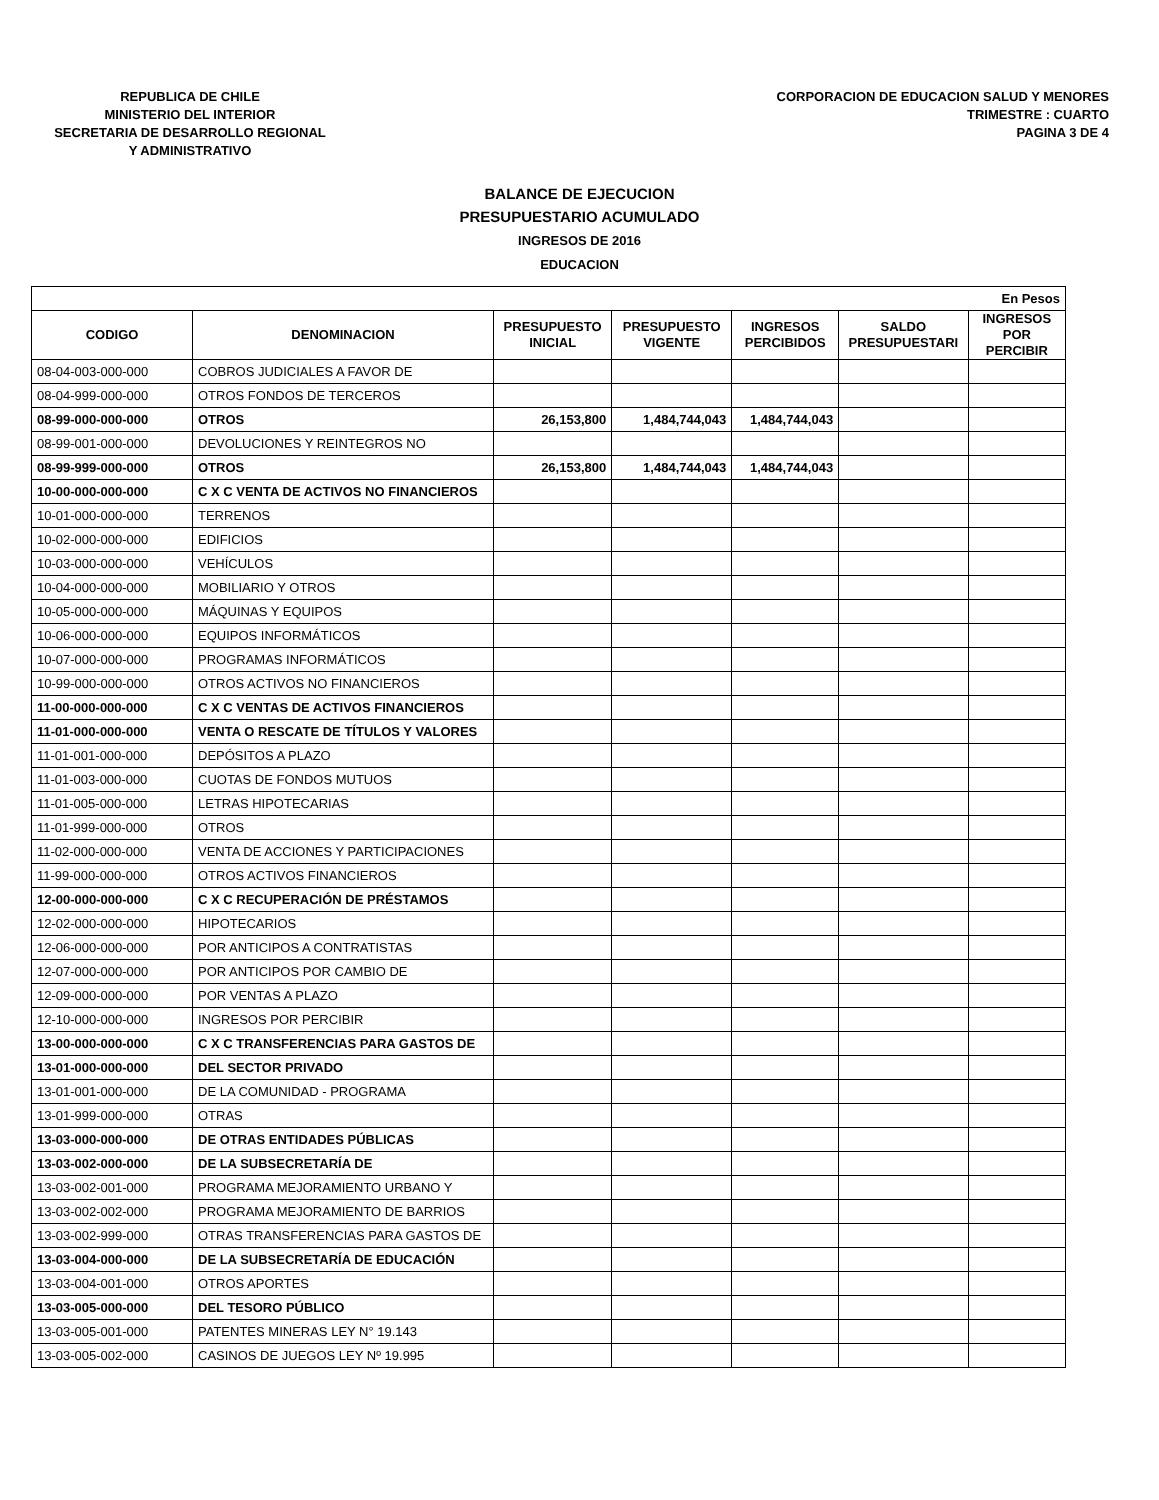REPUBLICA DE CHILE
MINISTERIO DEL INTERIOR
SECRETARIA DE DESARROLLO REGIONAL
Y ADMINISTRATIVO
CORPORACION DE EDUCACION SALUD Y MENORES
TRIMESTRE : CUARTO
PAGINA 3 DE 4
BALANCE DE EJECUCION
PRESUPUESTARIO ACUMULADO
INGRESOS DE 2016
EDUCACION
| En Pesos | | | | | | |
| CODIGO | DENOMINACION | PRESUPUESTO INICIAL | PRESUPUESTO VIGENTE | INGRESOS PERCIBIDOS | SALDO PRESUPUESTARI | INGRESOS POR PERCIBIR |
| 08-04-003-000-000 | COBROS JUDICIALES A FAVOR DE | | | | | |
| 08-04-999-000-000 | OTROS FONDOS DE TERCEROS | | | | | |
| 08-99-000-000-000 | OTROS | 26,153,800 | 1,484,744,043 | 1,484,744,043 | | |
| 08-99-001-000-000 | DEVOLUCIONES Y REINTEGROS NO | | | | | |
| 08-99-999-000-000 | OTROS | 26,153,800 | 1,484,744,043 | 1,484,744,043 | | |
| 10-00-000-000-000 | C X C VENTA DE ACTIVOS NO FINANCIEROS | | | | | |
| 10-01-000-000-000 | TERRENOS | | | | | |
| 10-02-000-000-000 | EDIFICIOS | | | | | |
| 10-03-000-000-000 | VEHÍCULOS | | | | | |
| 10-04-000-000-000 | MOBILIARIO Y OTROS | | | | | |
| 10-05-000-000-000 | MÁQUINAS Y EQUIPOS | | | | | |
| 10-06-000-000-000 | EQUIPOS INFORMÁTICOS | | | | | |
| 10-07-000-000-000 | PROGRAMAS INFORMÁTICOS | | | | | |
| 10-99-000-000-000 | OTROS ACTIVOS NO FINANCIEROS | | | | | |
| 11-00-000-000-000 | C X C VENTAS DE ACTIVOS FINANCIEROS | | | | | |
| 11-01-000-000-000 | VENTA O RESCATE DE TÍTULOS Y VALORES | | | | | |
| 11-01-001-000-000 | DEPÓSITOS A PLAZO | | | | | |
| 11-01-003-000-000 | CUOTAS DE FONDOS MUTUOS | | | | | |
| 11-01-005-000-000 | LETRAS HIPOTECARIAS | | | | | |
| 11-01-999-000-000 | OTROS | | | | | |
| 11-02-000-000-000 | VENTA DE ACCIONES Y PARTICIPACIONES | | | | | |
| 11-99-000-000-000 | OTROS ACTIVOS FINANCIEROS | | | | | |
| 12-00-000-000-000 | C X C RECUPERACIÓN DE PRÉSTAMOS | | | | | |
| 12-02-000-000-000 | HIPOTECARIOS | | | | | |
| 12-06-000-000-000 | POR ANTICIPOS A CONTRATISTAS | | | | | |
| 12-07-000-000-000 | POR ANTICIPOS POR CAMBIO DE | | | | | |
| 12-09-000-000-000 | POR VENTAS A PLAZO | | | | | |
| 12-10-000-000-000 | INGRESOS POR PERCIBIR | | | | | |
| 13-00-000-000-000 | C X C TRANSFERENCIAS PARA GASTOS DE | | | | | |
| 13-01-000-000-000 | DEL SECTOR PRIVADO | | | | | |
| 13-01-001-000-000 | DE LA COMUNIDAD - PROGRAMA | | | | | |
| 13-01-999-000-000 | OTRAS | | | | | |
| 13-03-000-000-000 | DE OTRAS ENTIDADES PÚBLICAS | | | | | |
| 13-03-002-000-000 | DE LA SUBSECRETARÍA DE | | | | | |
| 13-03-002-001-000 | PROGRAMA MEJORAMIENTO URBANO Y | | | | | |
| 13-03-002-002-000 | PROGRAMA MEJORAMIENTO DE BARRIOS | | | | | |
| 13-03-002-999-000 | OTRAS TRANSFERENCIAS PARA GASTOS DE | | | | | |
| 13-03-004-000-000 | DE LA SUBSECRETARÍA DE EDUCACIÓN | | | | | |
| 13-03-004-001-000 | OTROS APORTES | | | | | |
| 13-03-005-000-000 | DEL TESORO PÚBLICO | | | | | |
| 13-03-005-001-000 | PATENTES MINERAS LEY N° 19.143 | | | | | |
| 13-03-005-002-000 | CASINOS DE JUEGOS LEY Nº 19.995 | | | | | |